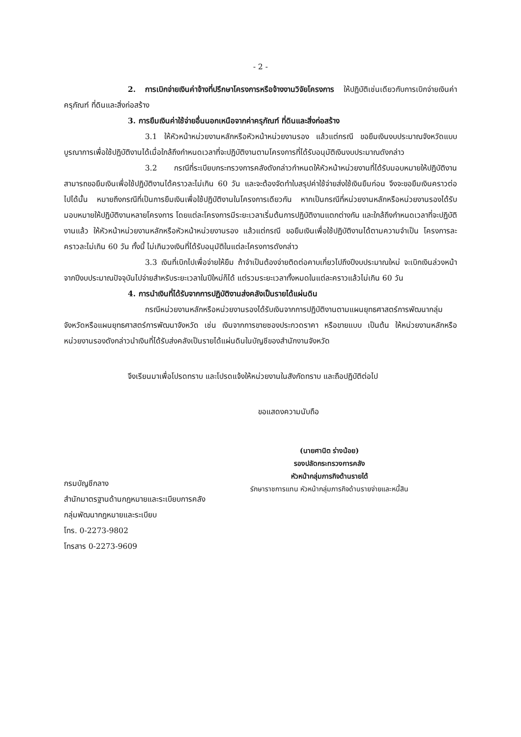- 2 -
2. การเบิกจ่ายเงินค่าจ้างที่ปรึกษาโครงการหรือจ้างงานวิจัยโครงการ ให้ปฏิบัติเช่นเดียวกับการเบิกจ่ายเงินค่าครุภัณฑ์ ที่ดินและสิ่งก่อสร้าง
3. การยืมเงินค่าใช้จ่ายอื่นนอกเหนือจากค่าครุภัณฑ์ ที่ดินและสิ่งก่อสร้าง
3.1 ให้หัวหน้าหน่วยงานหลักหรือหัวหน้าหน่วยงานรอง แล้วแต่กรณี ขอยืมเงินงบประมาณจังหวัดแบบบูรณาการเพื่อใช้ปฏิบัติงานได้เมื่อใกล้ถึงกำหนดเวลาที่จะปฏิบัติงานตามโครงการที่ได้รับอนุมัติเงินงบประมาณดังกล่าว
3.2 กรณีที่ระเบียบกระทรวงการคลังดังกล่าวกำหนดให้หัวหน้าหน่วยงานที่ได้รับมอบหมายให้ปฏิบัติงานสามารถขอยืมเงินเพื่อใช้ปฏิบัติงานได้คราวละไม่เกิน 60 วัน และจะต้องจัดทำใบสรุปค่าใช้จ่ายส่งใช้เงินยืมก่อน จึงจะขอยืมเงินคราวต่อไปได้นั้น หมายถึงกรณีที่เป็นการยืมเงินเพื่อใช้ปฏิบัติงานในโครงการเดียวกัน หากเป็นกรณีที่หน่วยงานหลักหรือหน่วยงานรองได้รับมอบหมายให้ปฏิบัติงานหลายโครงการ โดยแต่ละโครงการมีระยะเวลาเริ่มต้นการปฏิบัติงานแตกต่างกัน และใกล้ถึงกำหนดเวลาที่จะปฏิบัติงานแล้ว ให้หัวหน้าหน่วยงานหลักหรือหัวหน้าหน่วยงานรอง แล้วแต่กรณี ขอยืมเงินเพื่อใช้ปฏิบัติงานได้ตามความจำเป็น โครงการละคราวละไม่เกิน 60 วัน ทั้งนี้ ไม่เกินวงเงินที่ได้รับอนุมัติในแต่ละโครงการดังกล่าว
3.3 เงินที่เบิกไปเพื่อจ่ายให้ยืม ถ้าจำเป็นต้องจ่ายติดต่อคาบเกี่ยวไปถึงปีงบประมาณใหม่ จะเบิกเงินล่วงหน้าจากปีงบประมาณปัจจุบันไปจ่ายสำหรับระยะเวลาในปีใหม่ก็ได้ แต่รวมระยะเวลาทั้งหมดในแต่ละคราวแล้วไม่เกิน 60 วัน
4. การนำเงินที่ได้รับจากการปฏิบัติงานส่งคลังเป็นรายได้แผ่นดิน
กรณีหน่วยงานหลักหรือหน่วยงานรองได้รับเงินจากการปฏิบัติงานตามแผนยุทธศาสตร์การพัฒนากลุ่มจังหวัดหรือแผนยุทธศาสตร์การพัฒนาจังหวัด เช่น เงินจากการขายซองประกวดราคา หรือขายแบบ เป็นต้น ให้หน่วยงานหลักหรือหน่วยงานรองดังกล่าวนำเงินที่ได้รับส่งคลังเป็นรายได้แผ่นดินในบัญชีของสำนักงานจังหวัด
จึงเรียนมาเพื่อโปรดทราบ และโปรดแจ้งให้หน่วยงานในสังกัดทราบ และถือปฏิบัติต่อไป
ขอแสดงความนับถือ
(นายศานิต ร่างน้อย)
รองปลัดกระทรวงการคลัง
หัวหน้ากลุ่มภารกิจด้านรายได้
รักษาราชการแทน หัวหน้ากลุ่มภารกิจด้านรายจ่ายและหนี้สิน
กรมบัญชีกลาง
สำนักมาตรฐานด้านกฎหมายและระเบียบการคลัง
กลุ่มพัฒนากฎหมายและระเบียบ
โทร. 0-2273-9802
โทรสาร 0-2273-9609